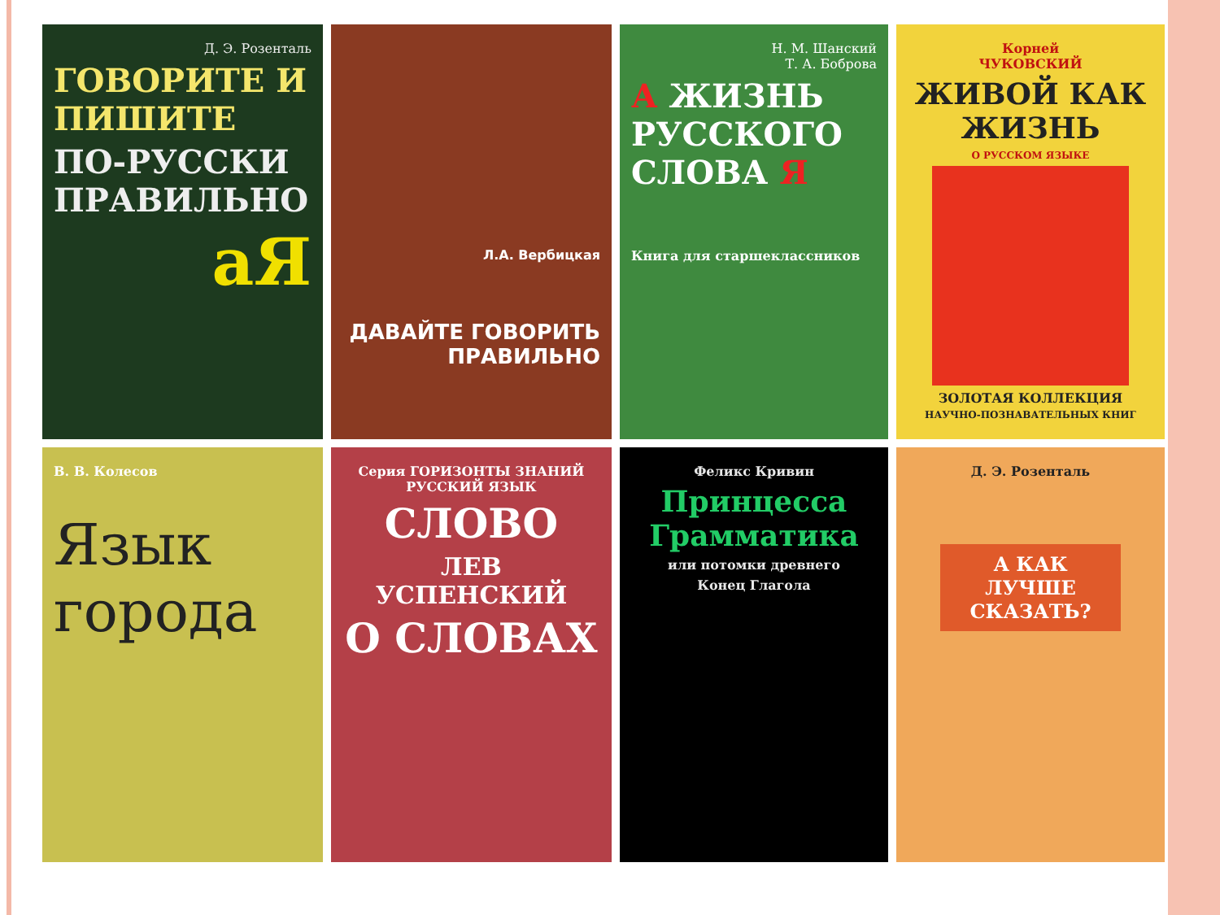Д. Э. Розенталь
ГОВОРИТЕ И ПИШИТЕ
ПО-РУССКИ ПРАВИЛЬНО
аЯ
Л.А. Вербицкая
ДАВАЙТЕ ГОВОРИТЬ ПРАВИЛЬНО
Н. М. Шанский
Т. А. Боброва
А ЖИЗНЬ РУССКОГО СЛОВА Я
Книга для старшеклассников
Корней
ЧУКОВСКИЙ
ЖИВОЙ КАК ЖИЗНЬ
О РУССКОМ ЯЗЫКЕ
ЗОЛОТАЯ КОЛЛЕКЦИЯ
НАУЧНО-ПОЗНАВАТЕЛЬНЫХ КНИГ
В. В. Колесов
Язык города
Серия ГОРИЗОНТЫ ЗНАНИЙ РУССКИЙ ЯЗЫК
СЛОВО
ЛЕВ УСПЕНСКИЙ
О СЛОВАХ
Феликс Кривин
Принцесса Грамматика
или потомки древнего
Конец Глагола
Д. Э. Розенталь
А КАК ЛУЧШЕ СКАЗАТЬ?